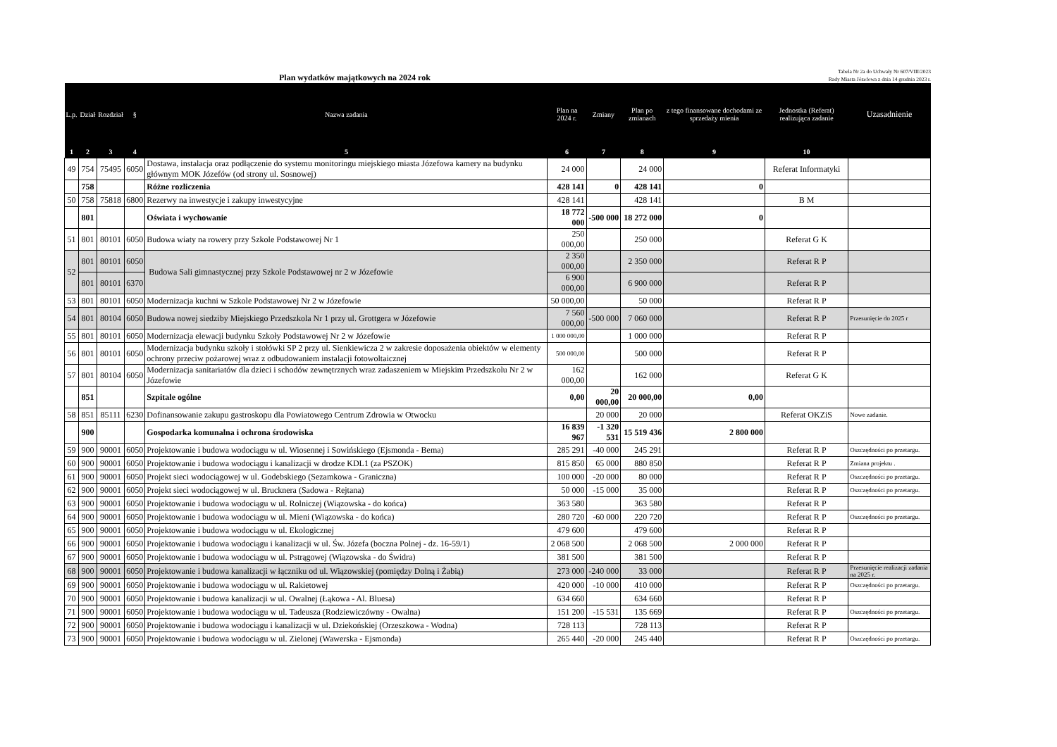Plan wydatków majątkowych na 2024 rok
Tabela Nr 2a do Uchwały Nr 607/VIII/2023
Rady Miasta Józefowa z dnia 14 grudnia 2023 r.
| L.p. | Dział | Rozdział | § | Nazwa zadania | Plan na 2024 r. | Zmiany | Plan po zmianach | z tego finansowane dochodami ze sprzedaży mienia | Jednostka (Referat) realizująca zadanie | Uzasadnienie |
| --- | --- | --- | --- | --- | --- | --- | --- | --- | --- | --- |
| 1 | 2 | 3 | 4 | 5 | 6 | 7 | 8 | 9 | 10 | |
| 49 | 754 | 75495 | 6050 | Dostawa, instalacja oraz podłączenie do systemu monitoringu miejskiego miasta Józefowa kamery na budynku głównym MOK Józefów (od strony ul. Sosnowej) | 24 000 | | 24 000 | | Referat Informatyki | |
| | 758 | | | Różne rozliczenia | 428 141 | 0 | 428 141 | 0 | | |
| 50 | 758 | 75818 | 6800 | Rezerwy na inwestycje i zakupy inwestycyjne | 428 141 | | 428 141 | | B M | |
| | 801 | | | Oświata i wychowanie | 18 772 000 | -500 000 | 18 272 000 | 0 | | |
| 51 | 801 | 80101 | 6050 | Budowa wiaty na rowery przy Szkole Podstawowej Nr 1 | 250 000,00 | | 250 000 | | Referat G K | |
| 52 | 801 | 80101 | 6050 | Budowa Sali gimnastycznej przy Szkole Podstawowej nr 2 w Józefowie | 2 350 000,00 | | 2 350 000 | | Referat R P | |
| | 801 | 80101 | 6370 | | 6 900 000,00 | | 6 900 000 | | Referat R P | |
| 53 | 801 | 80101 | 6050 | Modernizacja kuchni w Szkole Podstawowej Nr 2 w Józefowie | 50 000,00 | | 50 000 | | Referat R P | |
| 54 | 801 | 80104 | 6050 | Budowa nowej siedziby Miejskiego Przedszkola Nr 1 przy ul. Grottgera w Józefowie | 7 560 000,00 | -500 000 | 7 060 000 | | Referat R P | Przesunięcie do 2025 r |
| 55 | 801 | 80101 | 6050 | Modernizacja elewacji budynku Szkoły Podstawowej Nr 2 w Józefowie | 1 000 000,00 | | 1 000 000 | | Referat R P | |
| 56 | 801 | 80101 | 6050 | Modernizacja budynku szkoły i stołówki SP 2 przy ul. Sienkiewicza 2 w zakresie doposażenia obiektów w elementy ochrony przeciw pożarowej wraz z odbudowaniem instalacji fotowoltaicznej | 500 000,00 | | 500 000 | | Referat R P | |
| 57 | 801 | 80104 | 6050 | Modernizacja sanitariatów dla dzieci i schodów zewnętrznych wraz zadaszeniem w Miejskim Przedszkolu Nr 2 w Józefowie | 162 000,00 | | 162 000 | | Referat G K | |
| | 851 | | | Szpitale ogólne | 0,00 | 20 000,00 | 20 000,00 | 0,00 | | |
| 58 | 851 | 85111 | 6230 | Dofinansowanie zakupu gastroskopu dla Powiatowego Centrum Zdrowia w Otwocku | | 20 000 | 20 000 | | Referat OKZiS | Nowe zadanie. |
| | 900 | | | Gospodarka komunalna i ochrona środowiska | 16 839 967 | -1 320 531 | 15 519 436 | 2 800 000 | | |
| 59 | 900 | 90001 | 6050 | Projektowanie i budowa wodociągu w ul. Wiosennej i Sowińskiego (Ejsmonda - Bema) | 285 291 | -40 000 | 245 291 | | Referat R P | Oszczędności po przetargu. |
| 60 | 900 | 90001 | 6050 | Projektowanie i budowa wodociągu i kanalizacji w drodze KDL1 (za PSZOK) | 815 850 | 65 000 | 880 850 | | Referat R P | Zmiana projektu . |
| 61 | 900 | 90001 | 6050 | Projekt sieci wodociągowej w ul. Godebskiego (Sezamkowa - Graniczna) | 100 000 | -20 000 | 80 000 | | Referat R P | Oszczędności po przetargu. |
| 62 | 900 | 90001 | 6050 | Projekt sieci wodociągowej w ul. Brucknera (Sadowa - Rejtana) | 50 000 | -15 000 | 35 000 | | Referat R P | Oszczędności po przetargu. |
| 63 | 900 | 90001 | 6050 | Projektowanie i budowa wodociągu w ul. Rolniczej (Wiązowska - do końca) | 363 580 | | 363 580 | | Referat R P | |
| 64 | 900 | 90001 | 6050 | Projektowanie i budowa wodociągu w ul. Mieni (Wiązowska - do końca) | 280 720 | -60 000 | 220 720 | | Referat R P | Oszczędności po przetargu. |
| 65 | 900 | 90001 | 6050 | Projektowanie i budowa wodociągu w ul. Ekologicznej | 479 600 | | 479 600 | | Referat R P | |
| 66 | 900 | 90001 | 6050 | Projektowanie i budowa wodociągu i kanalizacji w ul. Św. Józefa (boczna Polnej - dz. 16-59/1) | 2 068 500 | | 2 068 500 | 2 000 000 | Referat R P | |
| 67 | 900 | 90001 | 6050 | Projektowanie i budowa wodociągu w ul. Pstrągowej (Wiązowska - do Świdra) | 381 500 | | 381 500 | | Referat R P | |
| 68 | 900 | 90001 | 6050 | Projektowanie i budowa kanalizacji w łączniku od ul. Wiązowskiej (pomiędzy Dolną i Żabią) | 273 000 | -240 000 | 33 000 | | Referat R P | Przesunięcie realizacji zadania na 2025 r. |
| 69 | 900 | 90001 | 6050 | Projektowanie i budowa wodociągu w ul. Rakietowej | 420 000 | -10 000 | 410 000 | | Referat R P | Oszczędności po przetargu. |
| 70 | 900 | 90001 | 6050 | Projektowanie i budowa kanalizacji w ul. Owalnej (Łąkowa - Al. Bluesa) | 634 660 | | 634 660 | | Referat R P | |
| 71 | 900 | 90001 | 6050 | Projektowanie i budowa wodociągu w ul. Tadeusza (Rodziewiczówny - Owalna) | 151 200 | -15 531 | 135 669 | | Referat R P | Oszczędności po przetargu. |
| 72 | 900 | 90001 | 6050 | Projektowanie i budowa wodociągu i kanalizacji w ul. Dziekońskiej (Orzeszkowa - Wodna) | 728 113 | | 728 113 | | Referat R P | |
| 73 | 900 | 90001 | 6050 | Projektowanie i budowa wodociągu w ul. Zielonej (Wawerska - Ejsmonda) | 265 440 | -20 000 | 245 440 | | Referat R P | Oszczędności po przetargu. |